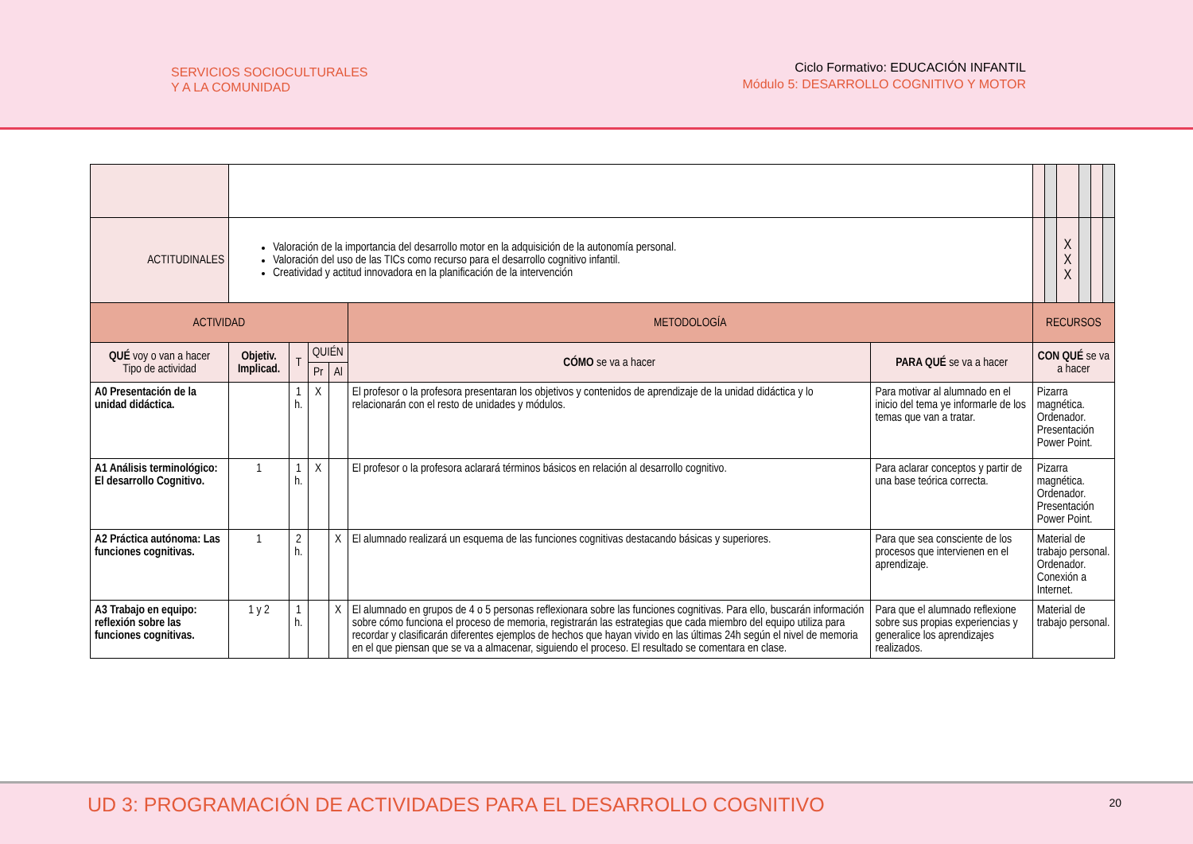SERVICIOS SOCIOCULTURALES
Y A LA COMUNIDAD
Ciclo Formativo: EDUCACIÓN INFANTIL
Módulo 5: DESARROLLO COGNITIVO Y MOTOR
| ACTITUDINALES | Valoración de la importancia del desarrollo motor en la adquisición de la autonomía personal. Valoración del uso de las TICs como recurso para el desarrollo cognitivo infantil. Creatividad y actitud innovadora en la planificación de la intervención | | | | | | | | X X X | | | |
| ACTIVIDAD | | | | | METODOLOGÍA | | RECURSOS | | | | | |
| QUÉ voy o van a hacer Tipo de actividad | Objetiv. Implicad. | T | QUIÉN | | CÓMO se va a hacer | PARA QUÉ se va a hacer | CON QUÉ se va a hacer | | | | | |
| | | | Pr | Al | | | | | | | | |
| A0 Presentación de la unidad didáctica. | | 1 h. | X | | El profesor o la profesora presentaran los objetivos y contenidos de aprendizaje de la unidad didáctica y lo relacionarán con el resto de unidades y módulos. | Para motivar al alumnado en el inicio del tema ye informarle de los temas que van a tratar. | Pizarra magnética. Ordenador. Presentación Power Point. | | | | | |
| A1 Análisis terminológico: El desarrollo Cognitivo. | 1 | 1 h. | X | | El profesor o la profesora aclarará términos básicos en relación al desarrollo cognitivo. | Para aclarar conceptos y partir de una base teórica correcta. | Pizarra magnética. Ordenador. Presentación Power Point. | | | | | |
| A2 Práctica autónoma: Las funciones cognitivas. | 1 | 2 h. | | X | El alumnado realizará un esquema de las funciones cognitivas destacando básicas y superiores. | Para que sea consciente de los procesos que intervienen en el aprendizaje. | Material de trabajo personal. Ordenador. Conexión a Internet. | | | | | |
| A3 Trabajo en equipo: reflexión sobre las funciones cognitivas. | 1 y 2 | 1 h. | | X | El alumnado en grupos de 4 o 5 personas reflexionara sobre las funciones cognitivas. Para ello, buscarán información sobre cómo funciona el proceso de memoria, registrarán las estrategias que cada miembro del equipo utiliza para recordar y clasificarán diferentes ejemplos de hechos que hayan vivido en las últimas 24h según el nivel de memoria en el que piensan que se va a almacenar, siguiendo el proceso. El resultado se comentara en clase. | Para que el alumnado reflexione sobre sus propias experiencias y generalice los aprendizajes realizados. | Material de trabajo personal. | | | | | |
UD 3: PROGRAMACIÓN DE ACTIVIDADES PARA EL DESARROLLO COGNITIVO
20